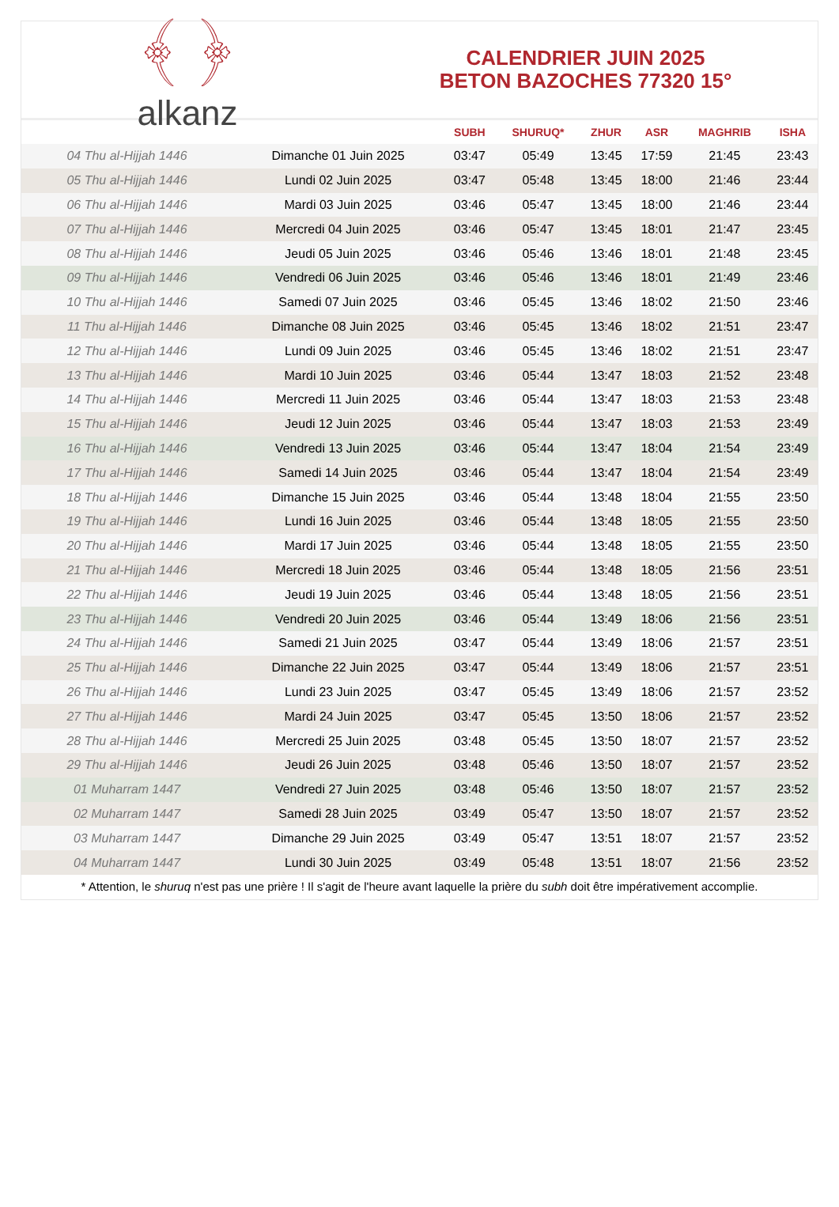﴾ ﴿
alkanz
CALENDRIER JUIN 2025
BETON BAZOCHES 77320 15°
| | | SUBH | SHURUQ* | ZHUR | ASR | MAGHRIB | ISHA |
| --- | --- | --- | --- | --- | --- | --- | --- |
| 04 Thu al-Hijjah 1446 | Dimanche 01 Juin 2025 | 03:47 | 05:49 | 13:45 | 17:59 | 21:45 | 23:43 |
| 05 Thu al-Hijjah 1446 | Lundi 02 Juin 2025 | 03:47 | 05:48 | 13:45 | 18:00 | 21:46 | 23:44 |
| 06 Thu al-Hijjah 1446 | Mardi 03 Juin 2025 | 03:46 | 05:47 | 13:45 | 18:00 | 21:46 | 23:44 |
| 07 Thu al-Hijjah 1446 | Mercredi 04 Juin 2025 | 03:46 | 05:47 | 13:45 | 18:01 | 21:47 | 23:45 |
| 08 Thu al-Hijjah 1446 | Jeudi 05 Juin 2025 | 03:46 | 05:46 | 13:46 | 18:01 | 21:48 | 23:45 |
| 09 Thu al-Hijjah 1446 | Vendredi 06 Juin 2025 | 03:46 | 05:46 | 13:46 | 18:01 | 21:49 | 23:46 |
| 10 Thu al-Hijjah 1446 | Samedi 07 Juin 2025 | 03:46 | 05:45 | 13:46 | 18:02 | 21:50 | 23:46 |
| 11 Thu al-Hijjah 1446 | Dimanche 08 Juin 2025 | 03:46 | 05:45 | 13:46 | 18:02 | 21:51 | 23:47 |
| 12 Thu al-Hijjah 1446 | Lundi 09 Juin 2025 | 03:46 | 05:45 | 13:46 | 18:02 | 21:51 | 23:47 |
| 13 Thu al-Hijjah 1446 | Mardi 10 Juin 2025 | 03:46 | 05:44 | 13:47 | 18:03 | 21:52 | 23:48 |
| 14 Thu al-Hijjah 1446 | Mercredi 11 Juin 2025 | 03:46 | 05:44 | 13:47 | 18:03 | 21:53 | 23:48 |
| 15 Thu al-Hijjah 1446 | Jeudi 12 Juin 2025 | 03:46 | 05:44 | 13:47 | 18:03 | 21:53 | 23:49 |
| 16 Thu al-Hijjah 1446 | Vendredi 13 Juin 2025 | 03:46 | 05:44 | 13:47 | 18:04 | 21:54 | 23:49 |
| 17 Thu al-Hijjah 1446 | Samedi 14 Juin 2025 | 03:46 | 05:44 | 13:47 | 18:04 | 21:54 | 23:49 |
| 18 Thu al-Hijjah 1446 | Dimanche 15 Juin 2025 | 03:46 | 05:44 | 13:48 | 18:04 | 21:55 | 23:50 |
| 19 Thu al-Hijjah 1446 | Lundi 16 Juin 2025 | 03:46 | 05:44 | 13:48 | 18:05 | 21:55 | 23:50 |
| 20 Thu al-Hijjah 1446 | Mardi 17 Juin 2025 | 03:46 | 05:44 | 13:48 | 18:05 | 21:55 | 23:50 |
| 21 Thu al-Hijjah 1446 | Mercredi 18 Juin 2025 | 03:46 | 05:44 | 13:48 | 18:05 | 21:56 | 23:51 |
| 22 Thu al-Hijjah 1446 | Jeudi 19 Juin 2025 | 03:46 | 05:44 | 13:48 | 18:05 | 21:56 | 23:51 |
| 23 Thu al-Hijjah 1446 | Vendredi 20 Juin 2025 | 03:46 | 05:44 | 13:49 | 18:06 | 21:56 | 23:51 |
| 24 Thu al-Hijjah 1446 | Samedi 21 Juin 2025 | 03:47 | 05:44 | 13:49 | 18:06 | 21:57 | 23:51 |
| 25 Thu al-Hijjah 1446 | Dimanche 22 Juin 2025 | 03:47 | 05:44 | 13:49 | 18:06 | 21:57 | 23:51 |
| 26 Thu al-Hijjah 1446 | Lundi 23 Juin 2025 | 03:47 | 05:45 | 13:49 | 18:06 | 21:57 | 23:52 |
| 27 Thu al-Hijjah 1446 | Mardi 24 Juin 2025 | 03:47 | 05:45 | 13:50 | 18:06 | 21:57 | 23:52 |
| 28 Thu al-Hijjah 1446 | Mercredi 25 Juin 2025 | 03:48 | 05:45 | 13:50 | 18:07 | 21:57 | 23:52 |
| 29 Thu al-Hijjah 1446 | Jeudi 26 Juin 2025 | 03:48 | 05:46 | 13:50 | 18:07 | 21:57 | 23:52 |
| 01 Muharram 1447 | Vendredi 27 Juin 2025 | 03:48 | 05:46 | 13:50 | 18:07 | 21:57 | 23:52 |
| 02 Muharram 1447 | Samedi 28 Juin 2025 | 03:49 | 05:47 | 13:50 | 18:07 | 21:57 | 23:52 |
| 03 Muharram 1447 | Dimanche 29 Juin 2025 | 03:49 | 05:47 | 13:51 | 18:07 | 21:57 | 23:52 |
| 04 Muharram 1447 | Lundi 30 Juin 2025 | 03:49 | 05:48 | 13:51 | 18:07 | 21:56 | 23:52 |
* Attention, le shuruq n'est pas une prière ! Il s'agit de l'heure avant laquelle la prière du subh doit être impérativement accomplie.